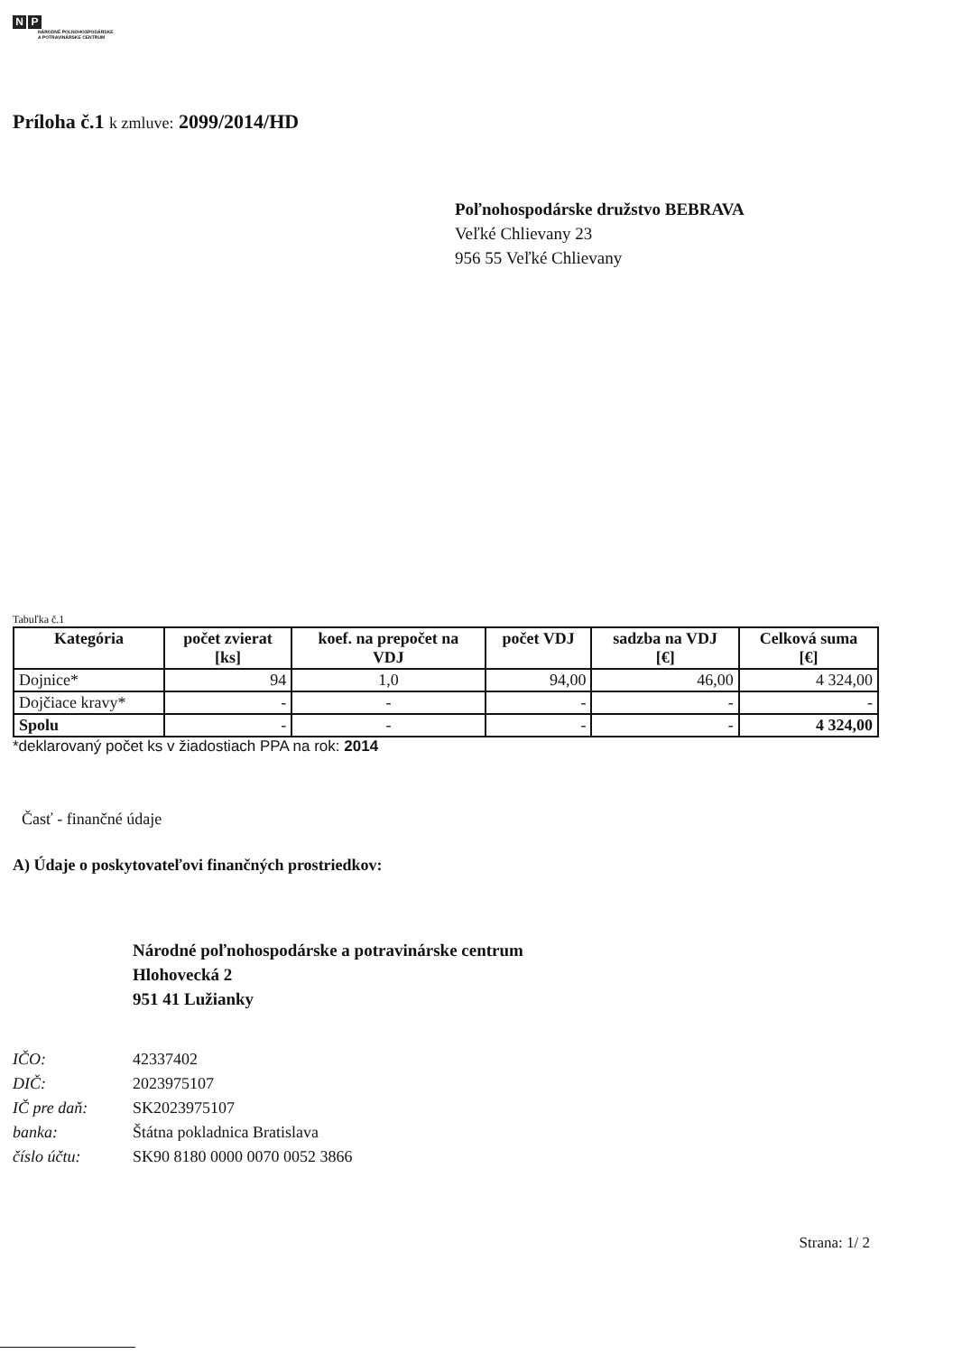N P
NÁRODNÉ POĽNOHOSPODÁRSKE
A POTRAVINÁRSKE CENTRUM
Príloha č.1 k zmluve: 2099/2014/HD
Poľnohospodárske družstvo BEBRAVA
Veľké Chlievany 23
956 55 Veľké Chlievany
Tabuľka č.1
| Kategória | počet zvierat [ks] | koef. na prepočet na VDJ | počet VDJ | sadzba na VDJ [€] | Celková suma [€] |
| --- | --- | --- | --- | --- | --- |
| Dojnice* | 94 | 1,0 | 94,00 | 46,00 | 4 324,00 |
| Dojčiace kravy* | - | - | - | - | - |
| Spolu | - | - | - | - | 4 324,00 |
*deklarovaný počet ks v žiadostiach PPA na rok: 2014
Časť - finančné údaje
A) Údaje o poskytovateľovi finančných prostriedkov:
Národné poľnohospodárske a potravinárske centrum
Hlohovecká 2
951 41 Lužianky
IČO: 42337402
DIČ: 2023975107
IČ pre daň: SK2023975107
banka: Štátna pokladnica Bratislava
číslo účtu: SK90 8180 0000 0070 0052 3866
Strana: 1/ 2